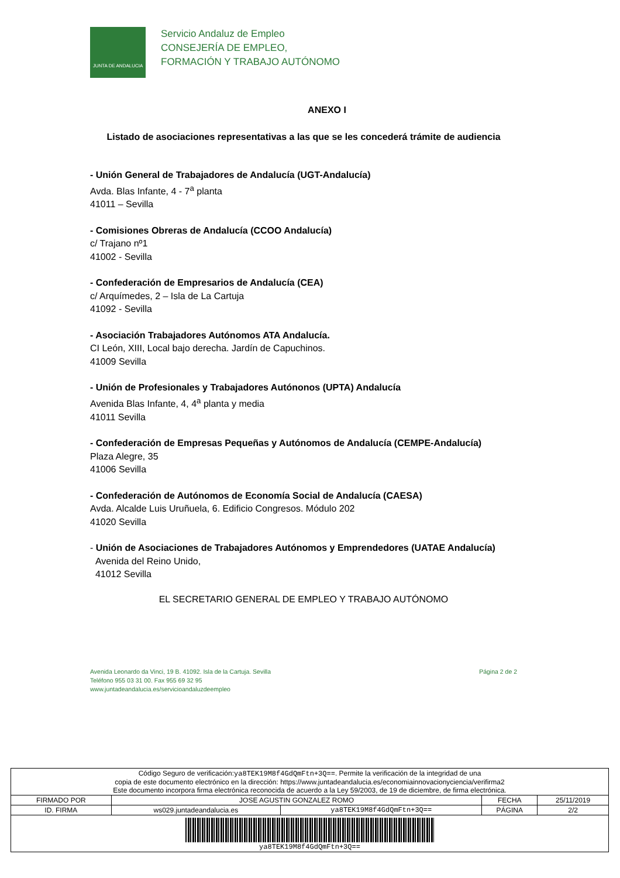JUNTA DE ANDALUCIA
Servicio Andaluz de Empleo
CONSEJERÍA DE EMPLEO,
FORMACIÓN Y TRABAJO AUTÓNOMO
ANEXO I
Listado de asociaciones representativas a las que se les concederá trámite de audiencia
- Unión General de Trabajadores de Andalucía (UGT-Andalucía)
Avda. Blas Infante, 4 - 7<sup>a</sup> planta
41011 – Sevilla
- Comisiones Obreras de Andalucía (CCOO Andalucía)
c/ Trajano nº1
41002 - Sevilla
- Confederación de Empresarios de Andalucía (CEA)
c/ Arquímedes, 2 – Isla de La Cartuja
41092 - Sevilla
- Asociación Trabajadores Autónomos ATA Andalucía.
CI León, XIII, Local bajo derecha. Jardín de Capuchinos.
41009 Sevilla
- Unión de Profesionales y Trabajadores Autónonos (UPTA) Andalucía
Avenida Blas Infante, 4, 4<sup>a</sup> planta y media
41011 Sevilla
- Confederación de Empresas Pequeñas y Autónomos de Andalucía (CEMPE-Andalucía)
Plaza Alegre, 35
41006 Sevilla
- Confederación de Autónomos de Economía Social de Andalucía (CAESA)
Avda. Alcalde Luis Uruñuela, 6. Edificio Congresos. Módulo 202
41020 Sevilla
- Unión de Asociaciones de Trabajadores Autónomos y Emprendedores (UATAE Andalucía)
Avenida del Reino Unido,
41012 Sevilla
EL SECRETARIO GENERAL DE EMPLEO Y TRABAJO AUTÓNOMO
Avenida Leonardo da Vinci, 19 B. 41092. Isla de la Cartuja. Sevilla
Teléfono 955 03 31 00. Fax 955 69 32 95
www.juntadeandalucia.es/servicioandaluzdeempleo
Página 2 de 2
| Código Seguro de verificación: ya8TEK19M8f4GdQmFtn+3Q== . Permite la verificación de la integridad de una copia de este documento electrónico en la dirección: https://www.juntadeandalucia.es/economiainnovacionyciencia/verifirma2 Este documento incorpora firma electrónica reconocida de acuerdo a la Ley 59/2003, de 19 de diciembre, de firma electrónica. | | | | |
| FIRMADO POR | JOSE AGUSTIN GONZALEZ ROMO | | FECHA | 25/11/2019 |
| ID. FIRMA | ws029.juntadeandalucia.es | ya8TEK19M8f4GdQmFtn+3Q== | PÁGINA | 2/2 |
| ya8TEK19M8f4GdQmFtn+3Q== | | | | |